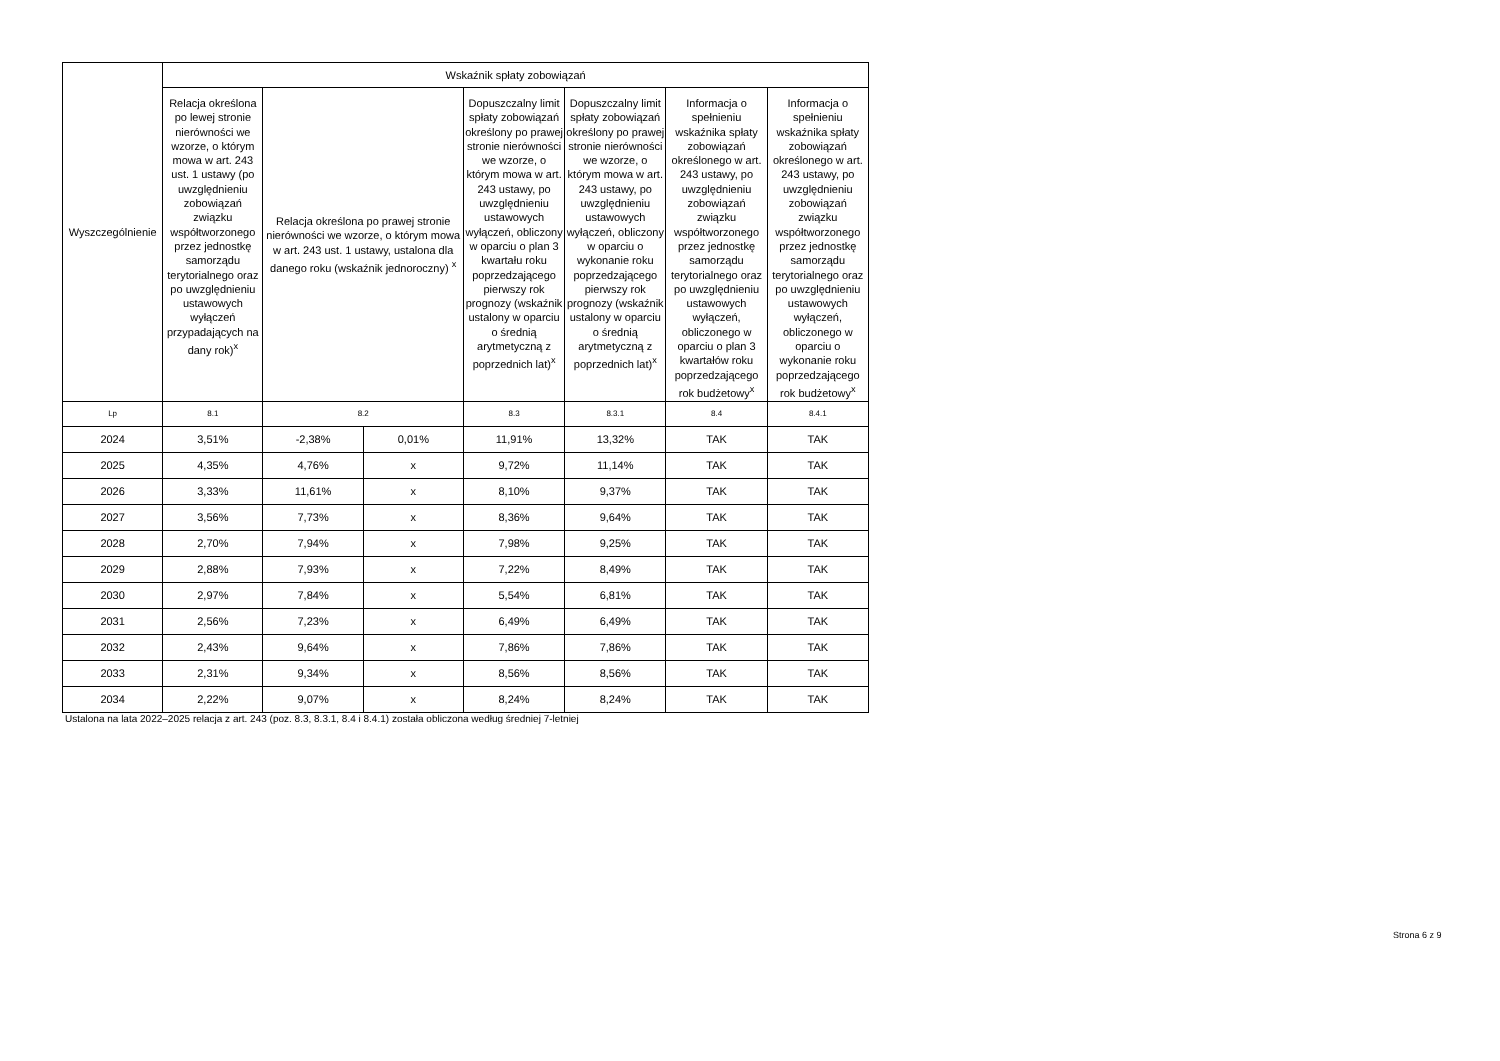| Wyszczególnienie | Wskaźnik spłaty zobowiązań | | | | | | |
| --- | --- | --- | --- | --- | --- | --- | --- |
| | Relacja określona po lewej stronie nierówności we wzorze, o którym mowa w art. 243 ust. 1 ustawy (po uwzględnieniu zobowiązań związku współtworzonego przez jednostkę samorządu terytorialnego oraz po uwzględnieniu ustawowych wyłączeń przypadających na dany rok)<sup>x</sup> | Relacja określona po prawej stronie nierówności we wzorze, o którym mowa w art. 243 ust. 1 ustawy, ustalona dla danego roku (wskaźnik jednoroczny) <sup>x</sup> | | Dopuszczalny limit spłaty zobowiązań określony po prawej stronie nierówności we wzorze, o którym mowa w art. 243 ustawy, po uwzględnieniu ustawowych wyłączeń, obliczony w oparciu o plan 3 kwartału roku poprzedzającego pierwszy rok prognozy (wskaźnik ustalony w oparciu o średnią arytmetyczną z poprzednich lat)<sup>x</sup> | Dopuszczalny limit spłaty zobowiązań określony po prawej stronie nierówności we wzorze, o którym mowa w art. 243 ustawy, po uwzględnieniu ustawowych wyłączeń, obliczony w oparciu o wykonanie roku poprzedzającego pierwszy rok prognozy (wskaźnik ustalony w oparciu o średnią arytmetyczną z poprzednich lat)<sup>x</sup> | Informacja o spełnieniu wskaźnika spłaty zobowiązań określonego w art. 243 ustawy, po uwzględnieniu zobowiązań związku współtworzonego przez jednostkę samorządu terytorialnego oraz po uwzględnieniu ustawowych wyłączeń, obliczonego w oparciu o plan 3 kwartałów roku poprzedzającego rok budżetowy<sup>x</sup> | Informacja o spełnieniu wskaźnika spłaty zobowiązań określonego w art. 243 ustawy, po uwzględnieniu zobowiązań związku współtworzonego przez jednostkę samorządu terytorialnego oraz po uwzględnieniu ustawowych wyłączeń, obliczonego w oparciu o wykonanie roku poprzedzającego rok budżetowy<sup>x</sup> |
| Lp | 8.1 | 8.2 | | 8.3 | 8.3.1 | 8.4 | 8.4.1 |
| 2024 | 3,51% | -2,38% | 0,01% | 11,91% | 13,32% | TAK | TAK |
| 2025 | 4,35% | 4,76% | x | 9,72% | 11,14% | TAK | TAK |
| 2026 | 3,33% | 11,61% | x | 8,10% | 9,37% | TAK | TAK |
| 2027 | 3,56% | 7,73% | x | 8,36% | 9,64% | TAK | TAK |
| 2028 | 2,70% | 7,94% | x | 7,98% | 9,25% | TAK | TAK |
| 2029 | 2,88% | 7,93% | x | 7,22% | 8,49% | TAK | TAK |
| 2030 | 2,97% | 7,84% | x | 5,54% | 6,81% | TAK | TAK |
| 2031 | 2,56% | 7,23% | x | 6,49% | 6,49% | TAK | TAK |
| 2032 | 2,43% | 9,64% | x | 7,86% | 7,86% | TAK | TAK |
| 2033 | 2,31% | 9,34% | x | 8,56% | 8,56% | TAK | TAK |
| 2034 | 2,22% | 9,07% | x | 8,24% | 8,24% | TAK | TAK |
Ustalona na lata 2022–2025 relacja z art. 243 (poz. 8.3, 8.3.1, 8.4 i 8.4.1) została obliczona według średniej 7-letniej
Strona 6 z 9